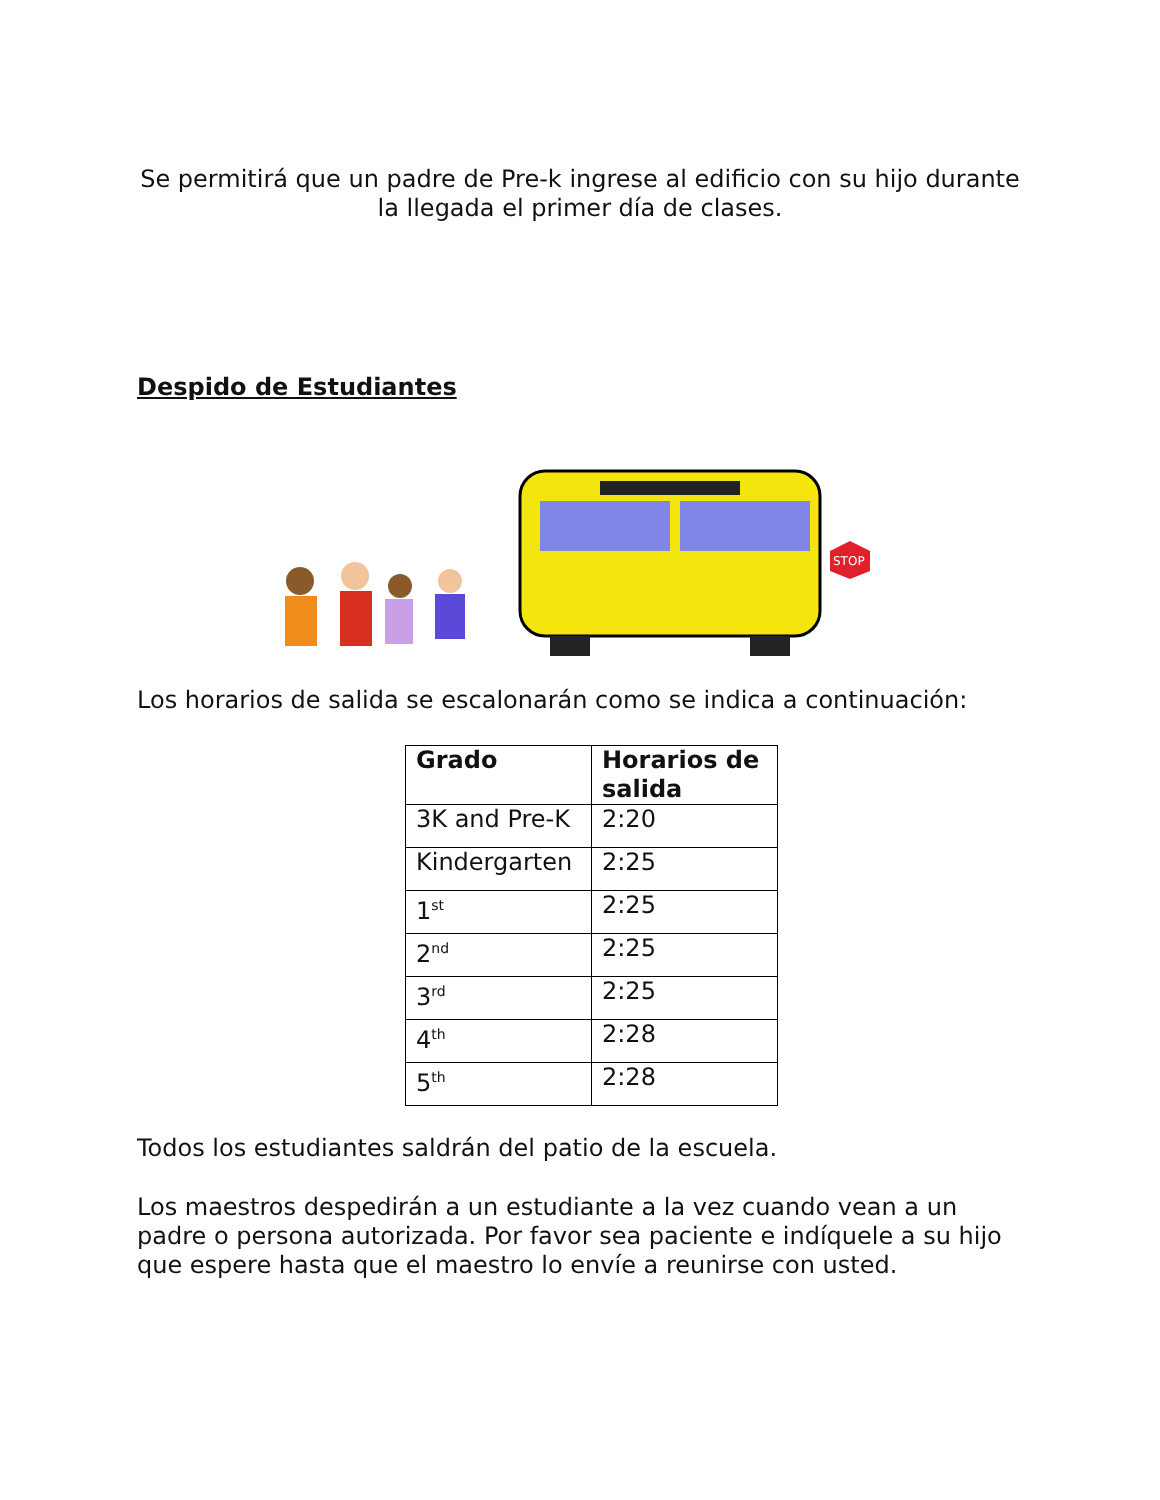Se permitirá que un padre de Pre-k ingrese al edificio con su hijo durante la llegada el primer día de clases.
Despido de Estudiantes
STOP
Los horarios de salida se escalonarán como se indica a continuación:
| Grado | Horarios de salida |
| --- | --- |
| 3K and Pre-K | 2:20 |
| Kindergarten | 2:25 |
| 1<sup>st</sup> | 2:25 |
| 2<sup>nd</sup> | 2:25 |
| 3<sup>rd</sup> | 2:25 |
| 4<sup>th</sup> | 2:28 |
| 5<sup>th</sup> | 2:28 |
Todos los estudiantes saldrán del patio de la escuela.
Los maestros despedirán a un estudiante a la vez cuando vean a un padre o persona autorizada. Por favor sea paciente e indíquele a su hijo que espere hasta que el maestro lo envíe a reunirse con usted.